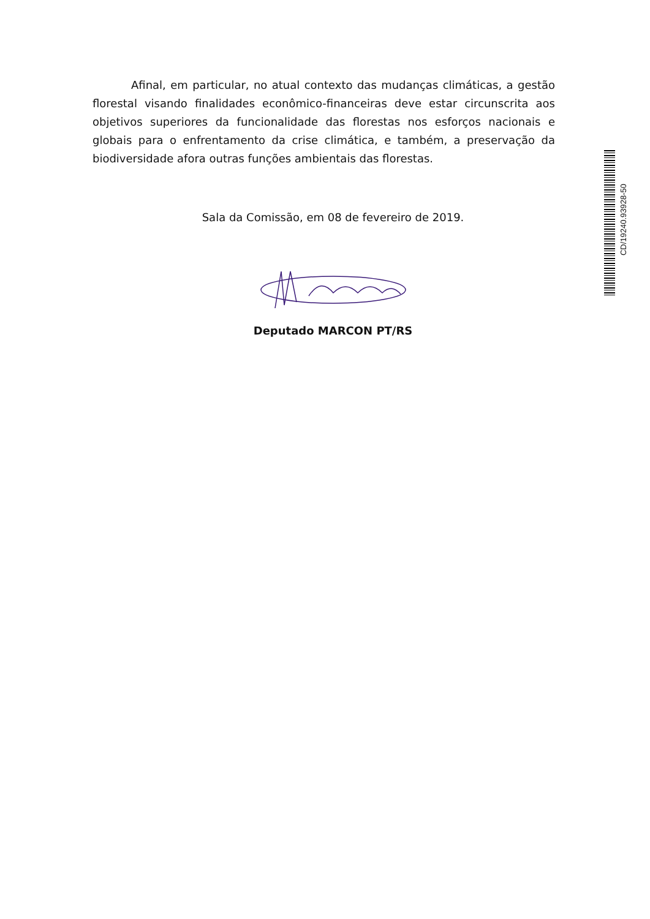Afinal, em particular, no atual contexto das mudanças climáticas, a gestão florestal visando finalidades econômico-financeiras deve estar circunscrita aos objetivos superiores da funcionalidade das florestas nos esforços nacionais e globais para o enfrentamento da crise climática, e também, a preservação da biodiversidade afora outras funções ambientais das florestas.
Sala da Comissão, em 08 de fevereiro de 2019.
Deputado MARCON PT/RS
CD/19240.93928-50